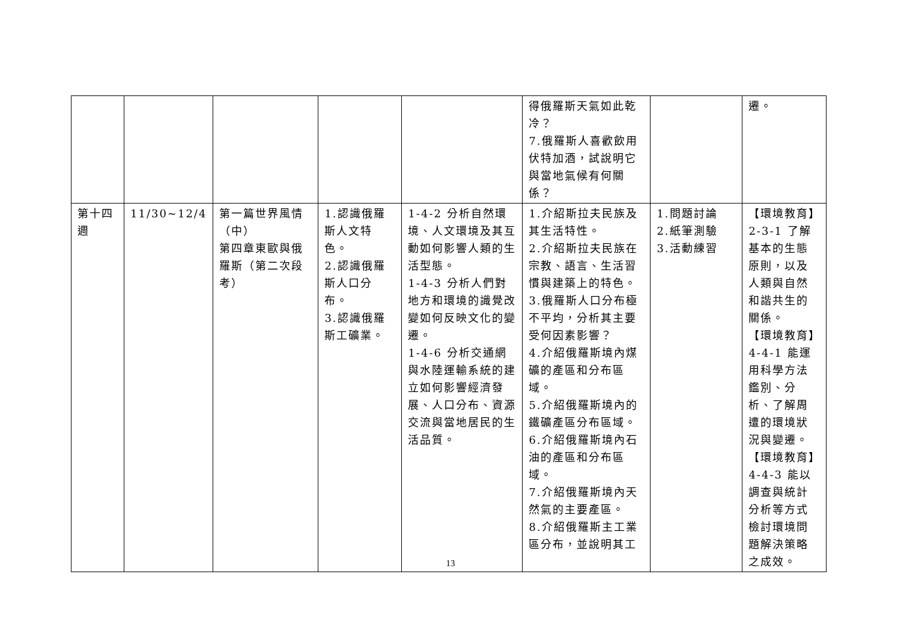| | | | | | 得俄羅斯天氣如此乾冷？ 7.俄羅斯人喜歡飲用伏特加酒，試說明它與當地氣候有何關係？ | | 遷。 |
| 第十四週 | 11/30~12/4 | 第一篇世界風情（中） 第四章東歐與俄羅斯（第二次段考） | 1.認識俄羅斯人文特色。 2.認識俄羅斯人口分布。 3.認識俄羅斯工礦業。 | 1-4-2 分析自然環境、人文環境及其互動如何影響人類的生活型態。 1-4-3 分析人們對地方和環境的識覺改變如何反映文化的變遷。 1-4-6 分析交通網與水陸運輸系統的建立如何影響經濟發展、人口分布、資源交流與當地居民的生活品質。 | 1.介紹斯拉夫民族及其生活特性。 2.介紹斯拉夫民族在宗教、語言、生活習慣與建築上的特色。 3.俄羅斯人口分布極不平均，分析其主要受何因素影響？ 4.介紹俄羅斯境內煤礦的產區和分布區域。 5.介紹俄羅斯境內的鐵礦產區分布區域。 6.介紹俄羅斯境內石油的產區和分布區域。 7.介紹俄羅斯境內天然氣的主要產區。 8.介紹俄羅斯主工業區分布，並說明其工 | 1.問題討論 2.紙筆測驗 3.活動練習 | 【環境教育】2-3-1 了解基本的生態原則，以及人類與自然和諧共生的關係。 【環境教育】4-4-1 能運用科學方法鑑別、分析、了解周遭的環境狀況與變遷。 【環境教育】4-4-3 能以調查與統計分析等方式檢討環境問題解決策略之成效。 |
13